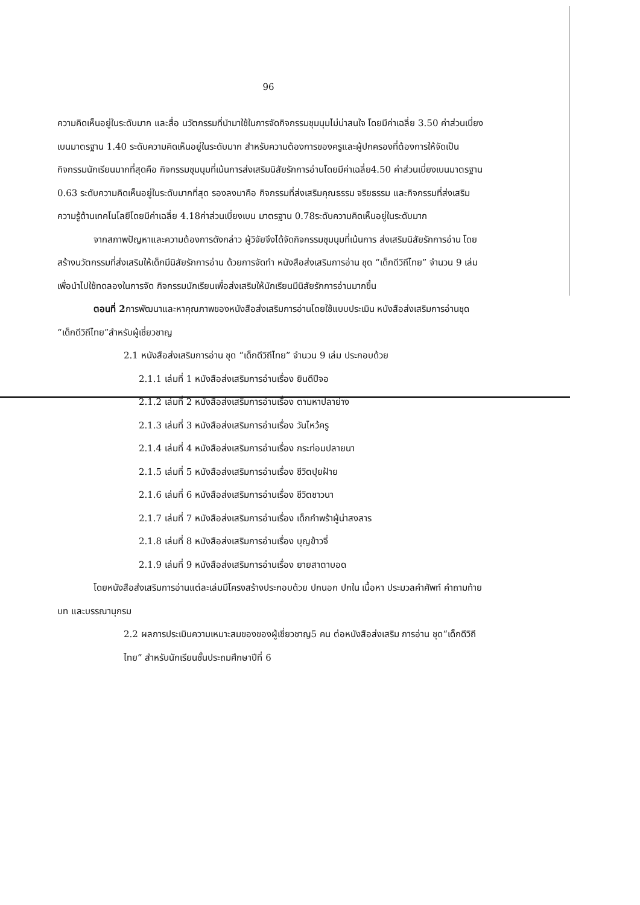96
ความคิดเห็นอยู่ในระดับมาก และสื่อ นวัตกรรมที่นำมาใช้ในการจัดกิจกรรมชุมนุมไม่น่าสนใจ โดยมีค่าเฉลี่ย 3.50 ค่าส่วนเบี่ยงเบนมาตรฐาน 1.40 ระดับความคิดเห็นอยู่ในระดับมาก สำหรับความต้องการของครูและผู้ปกครองที่ต้องการให้จัดเป็นกิจกรรมนักเรียนมากที่สุดคือ กิจกรรมชุมนุมที่เน้นการส่งเสริมนิสัยรักการอ่านโดยมีค่าเฉลี่ย4.50 ค่าส่วนเบี่ยงเบนมาตรฐาน 0.63 ระดับความคิดเห็นอยู่ในระดับมากที่สุด รองลงมาคือ กิจกรรมที่ส่งเสริมคุณธรรม จริยธรรม และกิจกรรมที่ส่งเสริมความรู้ด้านเทคโนโลยีโดยมีค่าเฉลี่ย 4.18ค่าส่วนเบี่ยงเบน มาตรฐาน 0.78ระดับความคิดเห็นอยู่ในระดับมาก
จากสภาพปัญหาและความต้องการดังกล่าว ผู้วิจัยจึงได้จัดกิจกรรมชุมนุมที่เน้นการ ส่งเสริมนิสัยรักการอ่าน โดยสร้างนวัตกรรมที่ส่งเสริมให้เด็กมีนิสัยรักการอ่าน ด้วยการจัดทำ หนังสือส่งเสริมการอ่าน ชุด “เด็กดีวิถีไทย” จำนวน 9 เล่ม เพื่อนำไปใช้ทดลองในการจัด กิจกรรมนักเรียนเพื่อส่งเสริมให้นักเรียนมีนิสัยรักการอ่านมากขึ้น
ตอนที่ 2การพัฒนาและหาคุณภาพของหนังสือส่งเสริมการอ่านโดยใช้แบบประเมิน หนังสือส่งเสริมการอ่านชุด “เด็กดีวิถีไทย”สำหรับผู้เชี่ยวชาญ
2.1 หนังสือส่งเสริมการอ่าน ชุด “เด็กดีวิถีไทย” จำนวน 9 เล่ม ประกอบด้วย
2.1.1 เล่มที่ 1 หนังสือส่งเสริมการอ่านเรื่อง ยินดีปีจอ
2.1.2 เล่มที่ 2 หนังสือส่งเสริมการอ่านเรื่อง ตามหาปลาย่าง
2.1.3 เล่มที่ 3 หนังสือส่งเสริมการอ่านเรื่อง วันไหว้ครู
2.1.4 เล่มที่ 4 หนังสือส่งเสริมการอ่านเรื่อง กระท่อมปลายนา
2.1.5 เล่มที่ 5 หนังสือส่งเสริมการอ่านเรื่อง ชีวิตปุยฝ้าย
2.1.6 เล่มที่ 6 หนังสือส่งเสริมการอ่านเรื่อง ชีวิตชาวนา
2.1.7 เล่มที่ 7 หนังสือส่งเสริมการอ่านเรื่อง เด็กกำพร้าผู้น่าสงสาร
2.1.8 เล่มที่ 8 หนังสือส่งเสริมการอ่านเรื่อง บุญข้าวจี่
2.1.9 เล่มที่ 9 หนังสือส่งเสริมการอ่านเรื่อง ยายสาตาบอด
โดยหนังสือส่งเสริมการอ่านแต่ละเล่มมีโครงสร้างประกอบด้วย ปกนอก ปกใน เนื้อหา ประมวลคำศัพท์ คำถามท้ายบท และบรรณานุกรม
2.2 ผลการประเมินความเหมาะสมของของผู้เชี่ยวชาญ5 คน ต่อหนังสือส่งเสริม การอ่าน ชุด“เด็กดีวิถีไทย” สำหรับนักเรียนชั้นประถมศึกษาปีที่ 6